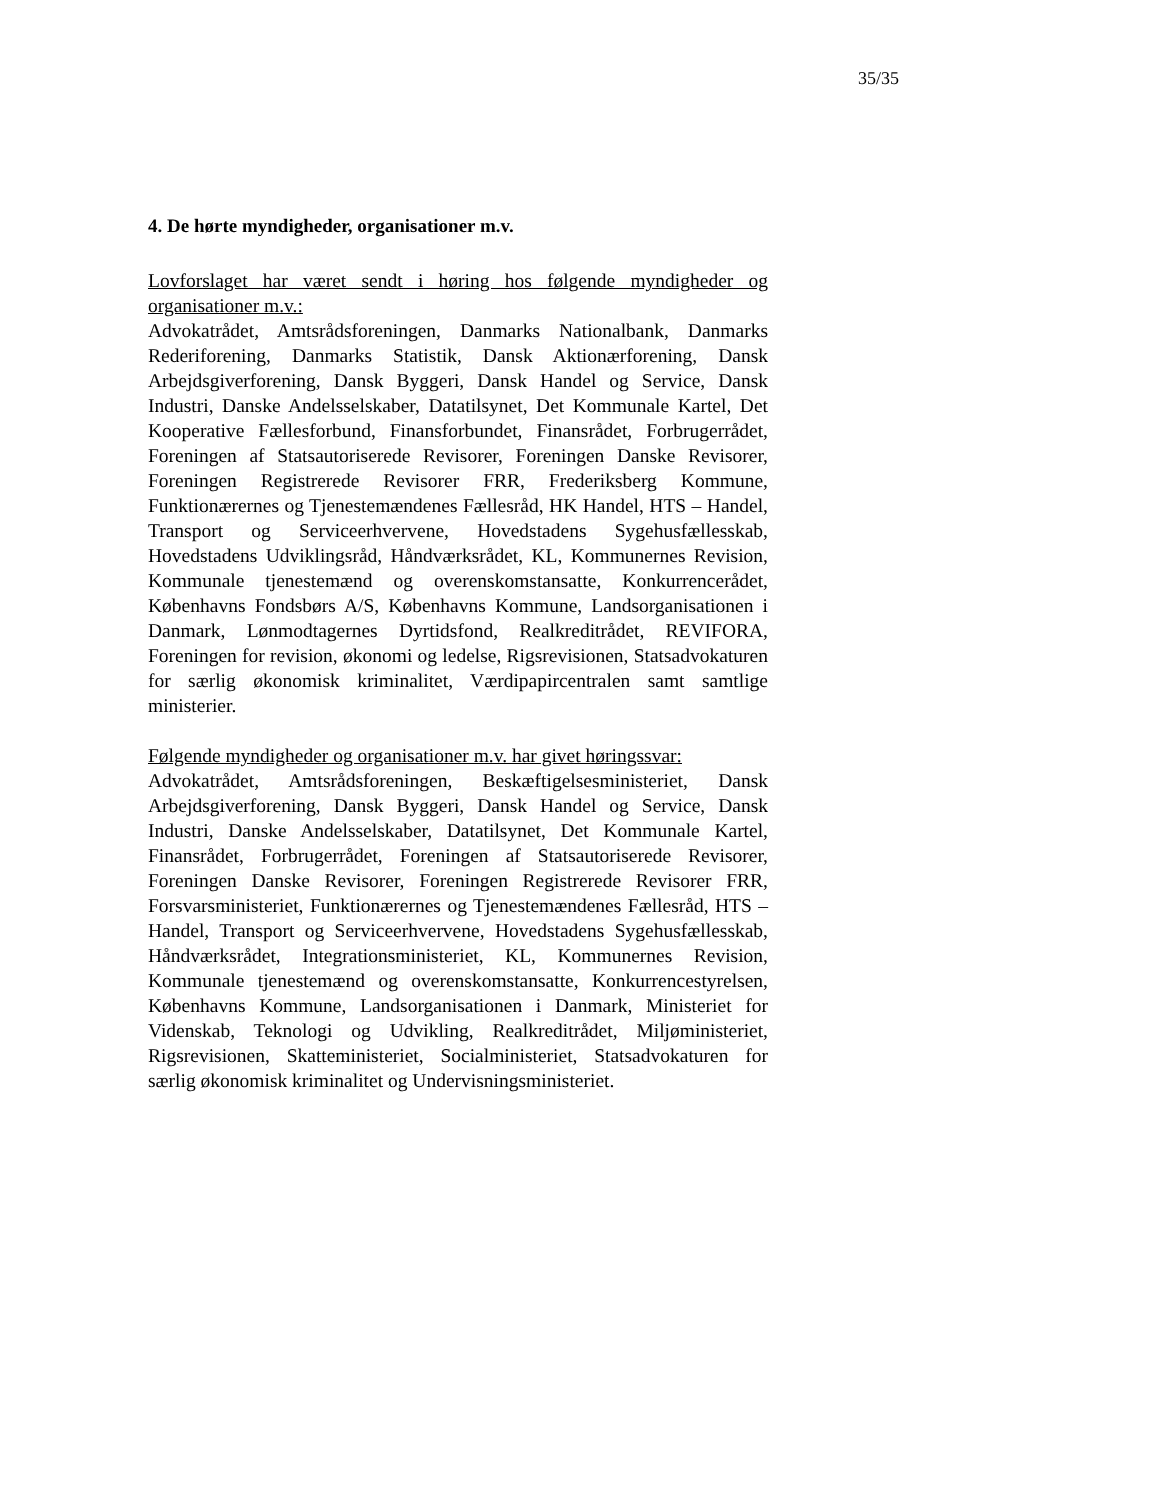35/35
4. De hørte myndigheder, organisationer m.v.
Lovforslaget har været sendt i høring hos følgende myndigheder og organisationer m.v.:
Advokatrådet, Amtsrådsforeningen, Danmarks Nationalbank, Danmarks Rederiforening, Danmarks Statistik, Dansk Aktionærforening, Dansk Arbejdsgiverforening, Dansk Byggeri, Dansk Handel og Service, Dansk Industri, Danske Andelsselskaber, Datatilsynet, Det Kommunale Kartel, Det Kooperative Fællesforbund, Finansforbundet, Finansrådet, Forbrugerrådet, Foreningen af Statsautoriserede Revisorer, Foreningen Danske Revisorer, Foreningen Registrerede Revisorer FRR, Frederiksberg Kommune, Funktionærernes og Tjenestemændenes Fællesråd, HK Handel, HTS – Handel, Transport og Serviceerhvervene, Hovedstadens Sygehusfællesskab, Hovedstadens Udviklingsråd, Håndværksrådet, KL, Kommunernes Revision, Kommunale tjenestemænd og overenskomstansatte, Konkurrencerådet, Københavns Fondsbørs A/S, Københavns Kommune, Landsorganisationen i Danmark, Lønmodtagernes Dyrtidsfond, Realkreditrådet, REVIFORA, Foreningen for revision, økonomi og ledelse, Rigsrevisionen, Statsadvokaturen for særlig økonomisk kriminalitet, Værdipapircentralen samt samtlige ministerier.
Følgende myndigheder og organisationer m.v. har givet høringssvar:
Advokatrådet, Amtsrådsforeningen, Beskæftigelsesministeriet, Dansk Arbejdsgiverforening, Dansk Byggeri, Dansk Handel og Service, Dansk Industri, Danske Andelsselskaber, Datatilsynet, Det Kommunale Kartel, Finansrådet, Forbrugerrådet, Foreningen af Statsautoriserede Revisorer, Foreningen Danske Revisorer, Foreningen Registrerede Revisorer FRR, Forsvarsministeriet, Funktionærernes og Tjenestemændenes Fællesråd, HTS – Handel, Transport og Serviceerhvervene, Hovedstadens Sygehusfællesskab, Håndværksrådet, Integrationsministeriet, KL, Kommunernes Revision, Kommunale tjenestemænd og overenskomstansatte, Konkurrencestyrelsen, Københavns Kommune, Landsorganisationen i Danmark, Ministeriet for Videnskab, Teknologi og Udvikling, Realkreditrådet, Miljøministeriet, Rigsrevisionen, Skatteministeriet, Socialministeriet, Statsadvokaturen for særlig økonomisk kriminalitet og Undervisningsministeriet.